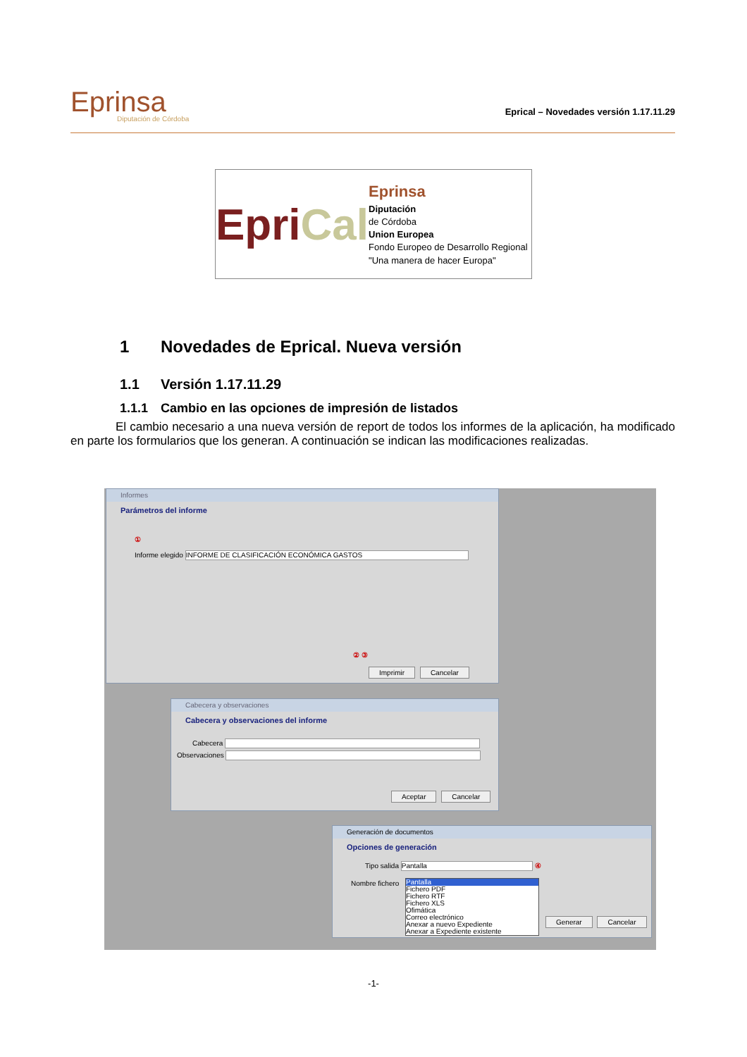Eprinsa
Diputación de Córdoba
Eprical – Novedades versión 1.17.11.29
EpriCal
Eprinsa
Diputación
de Córdoba
Union Europea
Fondo Europeo de Desarrollo Regional "Una manera de hacer Europa"
1 Novedades de Eprical. Nueva versión
1.1 Versión 1.17.11.29
1.1.1 Cambio en las opciones de impresión de listados
El cambio necesario a una nueva versión de report de todos los informes de la aplicación, ha modificado en parte los formularios que los generan. A continuación se indican las modificaciones realizadas.
Informes
Parámetros del informe
①
Informe elegido INFORME DE CLASIFICACIÓN ECONÓMICA GASTOS
② ③
Imprimir Cancelar
Cabecera y observaciones
Cabecera y observaciones del informe
Cabecera
Observaciones
Aceptar Cancelar
Generación de documentos
Opciones de generación
Tipo salida Pantalla ④
Nombre fichero
Generar Cancelar
Pantalla
Fichero PDF
Fichero RTF
Fichero XLS
Ofimática
Correo electrónico
Anexar a nuevo Expediente
Anexar a Expediente existente
-1-